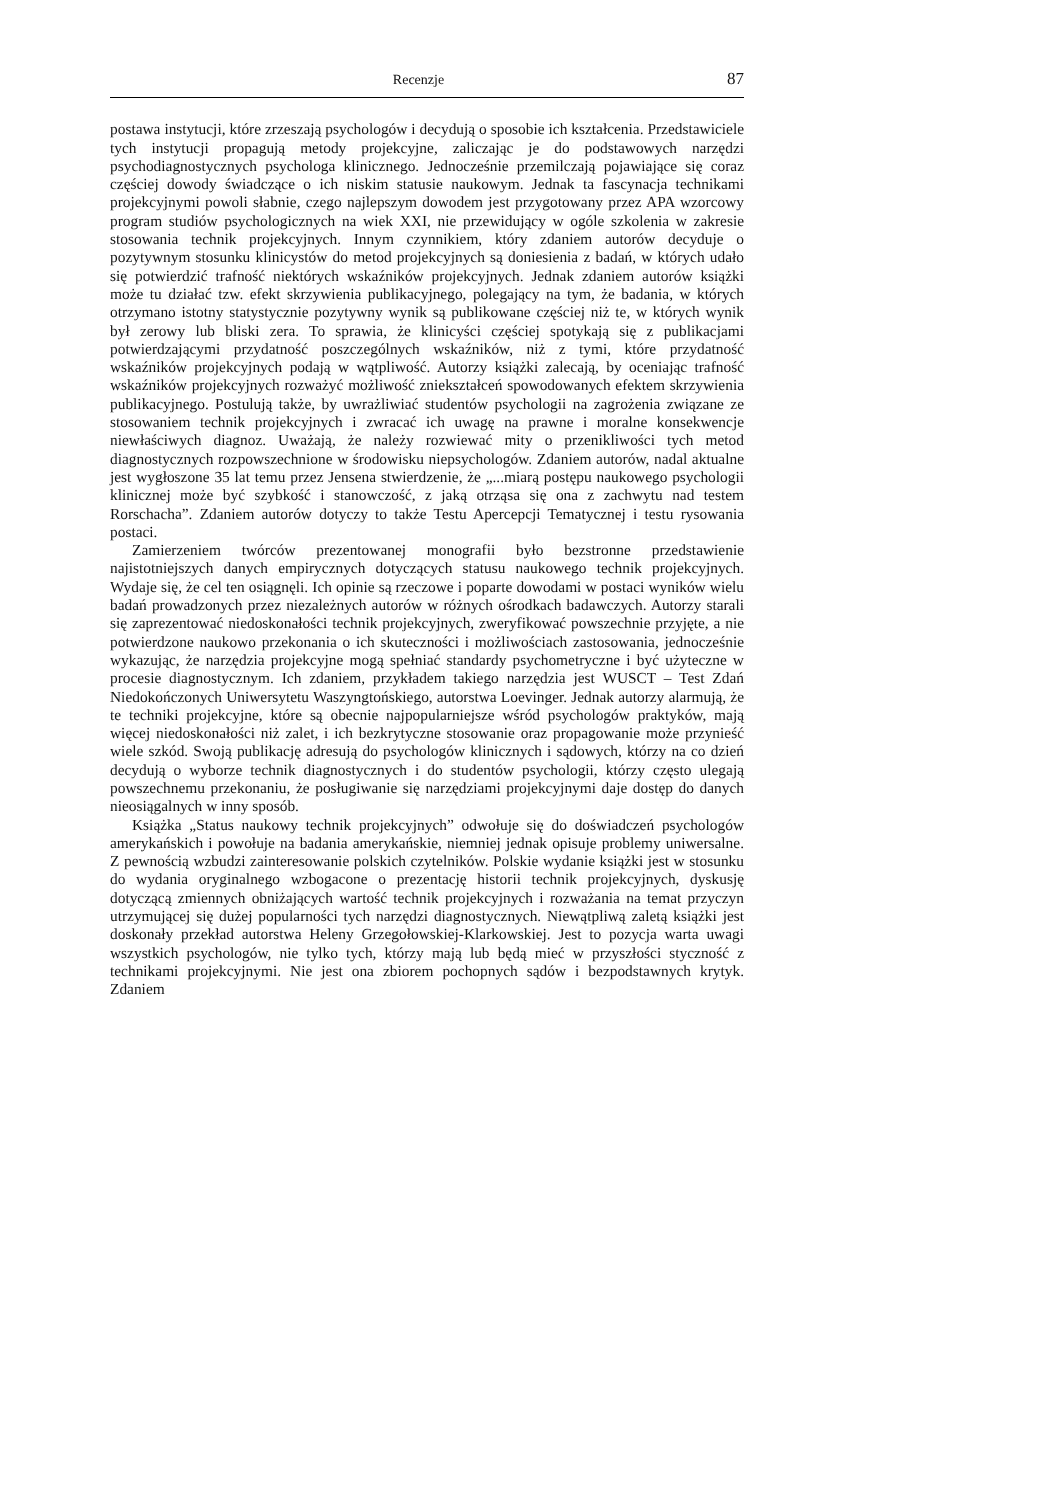Recenzje 87
postawa instytucji, które zrzeszają psychologów i decydują o sposobie ich kształcenia. Przedstawiciele tych instytucji propagują metody projekcyjne, zaliczając je do podstawowych narzędzi psychodiagnostycznych psychologa klinicznego. Jednocześnie przemilczają pojawiające się coraz częściej dowody świadczące o ich niskim statusie naukowym. Jednak ta fascynacja technikami projekcyjnymi powoli słabnie, czego najlepszym dowodem jest przygotowany przez APA wzorcowy program studiów psychologicznych na wiek XXI, nie przewidujący w ogóle szkolenia w zakresie stosowania technik projekcyjnych. Innym czynnikiem, który zdaniem autorów decyduje o pozytywnym stosunku klinicystów do metod projekcyjnych są doniesienia z badań, w których udało się potwierdzić trafność niektórych wskaźników projekcyjnych. Jednak zdaniem autorów książki może tu działać tzw. efekt skrzywienia publikacyjnego, polegający na tym, że badania, w których otrzymano istotny statystycznie pozytywny wynik są publikowane częściej niż te, w których wynik był zerowy lub bliski zera. To sprawia, że klinicyści częściej spotykają się z publikacjami potwierdzającymi przydatność poszczególnych wskaźników, niż z tymi, które przydatność wskaźników projekcyjnych podają w wątpliwość. Autorzy książki zalecają, by oceniając trafność wskaźników projekcyjnych rozważyć możliwość zniekształceń spowodowanych efektem skrzywienia publikacyjnego. Postulują także, by uwrażliwiać studentów psychologii na zagrożenia związane ze stosowaniem technik projekcyjnych i zwracać ich uwagę na prawne i moralne konsekwencje niewłaściwych diagnoz. Uważają, że należy rozwiewać mity o przenikliwości tych metod diagnostycznych rozpowszechnione w środowisku niepsychologów. Zdaniem autorów, nadal aktualne jest wygłoszone 35 lat temu przez Jensena stwierdzenie, że „...miarą postępu naukowego psychologii klinicznej może być szybkość i stanowczość, z jaką otrząsa się ona z zachwytu nad testem Rorschacha”. Zdaniem autorów dotyczy to także Testu Apercepcji Tematycznej i testu rysowania postaci.
Zamierzeniem twórców prezentowanej monografii było bezstronne przedstawienie najistotniejszych danych empirycznych dotyczących statusu naukowego technik projekcyjnych. Wydaje się, że cel ten osiągnęli. Ich opinie są rzeczowe i poparte dowodami w postaci wyników wielu badań prowadzonych przez niezależnych autorów w różnych ośrodkach badawczych. Autorzy starali się zaprezentować niedoskonałości technik projekcyjnych, zweryfikować powszechnie przyjęte, a nie potwierdzone naukowo przekonania o ich skuteczności i możliwościach zastosowania, jednocześnie wykazując, że narzędzia projekcyjne mogą spełniać standardy psychometryczne i być użyteczne w procesie diagnostycznym. Ich zdaniem, przykładem takiego narzędzia jest WUSCT – Test Zdań Niedokończonych Uniwersytetu Waszyngtońskiego, autorstwa Loevinger. Jednak autorzy alarmują, że te techniki projekcyjne, które są obecnie najpopularniejsze wśród psychologów praktyków, mają więcej niedoskonałości niż zalet, i ich bezkrytyczne stosowanie oraz propagowanie może przynieść wiele szkód. Swoją publikację adresują do psychologów klinicznych i sądowych, którzy na co dzień decydują o wyborze technik diagnostycznych i do studentów psychologii, którzy często ulegają powszechnemu przekonaniu, że posługiwanie się narzędziami projekcyjnymi daje dostęp do danych nieosiągalnych w inny sposób.
Książka „Status naukowy technik projekcyjnych” odwołuje się do doświadczeń psychologów amerykańskich i powołuje na badania amerykańskie, niemniej jednak opisuje problemy uniwersalne. Z pewnością wzbudzi zainteresowanie polskich czytelników. Polskie wydanie książki jest w stosunku do wydania oryginalnego wzbogacone o prezentację historii technik projekcyjnych, dyskusję dotyczącą zmiennych obniżających wartość technik projekcyjnych i rozważania na temat przyczyn utrzymującej się dużej popularności tych narzędzi diagnostycznych. Niewątpliwą zaletą książki jest doskonały przekład autorstwa Heleny Grzegołowskiej-Klarkowskiej. Jest to pozycja warta uwagi wszystkich psychologów, nie tylko tych, którzy mają lub będą mieć w przyszłości styczność z technikami projekcyjnymi. Nie jest ona zbiorem pochopnych sądów i bezpodstawnych krytyk. Zdaniem